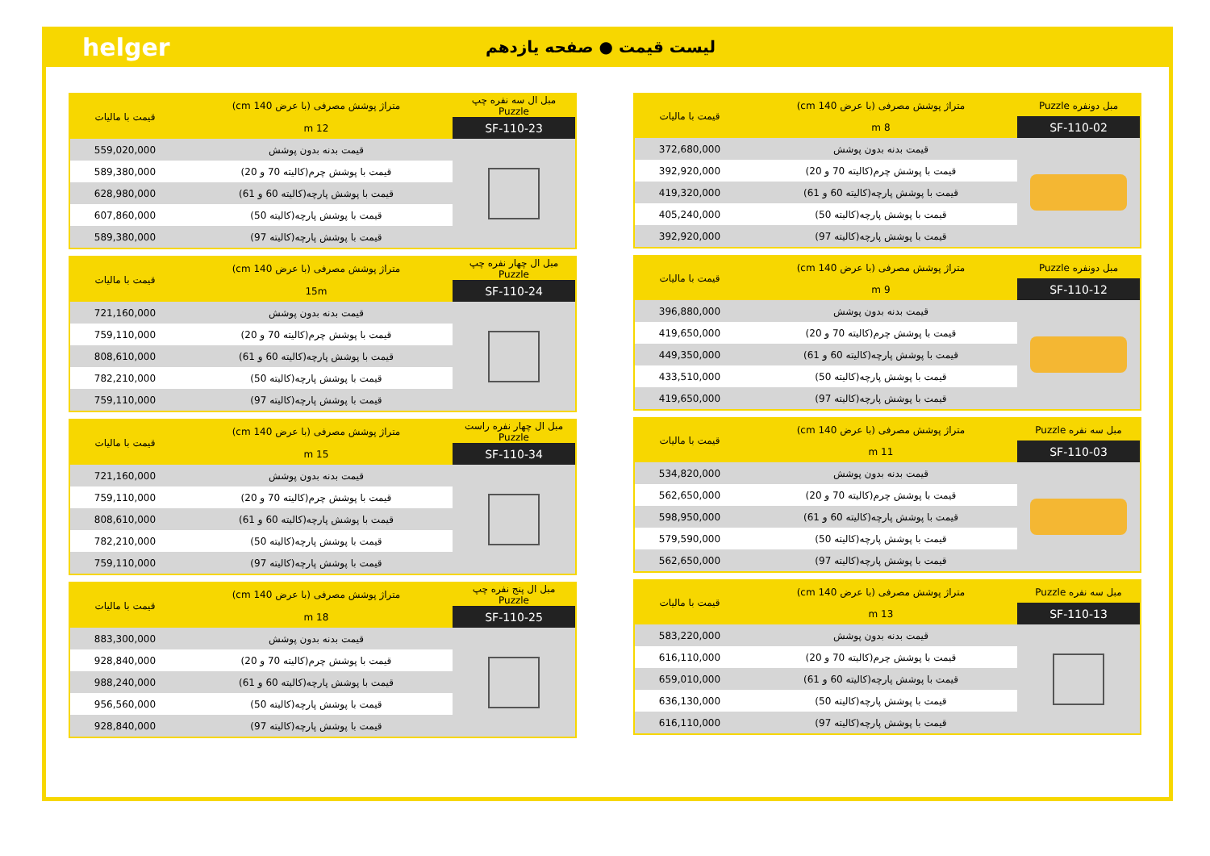helger
لیست قیمت ● صفحه یازدهم
| مبل دونفره Puzzle | متراژ پوشش مصرفی (با عرض 140 cm) | قیمت با مالیات |
| --- | --- | --- |
| SF-110-02 | 8 m | |
| | قیمت بدنه بدون پوشش | 372,680,000 |
| | قیمت با پوشش چرم(کالیته 70 و 20) | 392,920,000 |
| | قیمت با پوشش پارچه(کالیته 60 و 61) | 419,320,000 |
| | قیمت با پوشش پارچه(کالیته 50) | 405,240,000 |
| | قیمت با پوشش پارچه(کالیته 97) | 392,920,000 |
| مبل دونفره Puzzle | متراژ پوشش مصرفی (با عرض 140 cm) | قیمت با مالیات |
| --- | --- | --- |
| SF-110-12 | 9 m | |
| | قیمت بدنه بدون پوشش | 396,880,000 |
| | قیمت با پوشش چرم(کالیته 70 و 20) | 419,650,000 |
| | قیمت با پوشش پارچه(کالیته 60 و 61) | 449,350,000 |
| | قیمت با پوشش پارچه(کالیته 50) | 433,510,000 |
| | قیمت با پوشش پارچه(کالیته 97) | 419,650,000 |
| مبل سه نفره Puzzle | متراژ پوشش مصرفی (با عرض 140 cm) | قیمت با مالیات |
| --- | --- | --- |
| SF-110-03 | 11 m | |
| | قیمت بدنه بدون پوشش | 534,820,000 |
| | قیمت با پوشش چرم(کالیته 70 و 20) | 562,650,000 |
| | قیمت با پوشش پارچه(کالیته 60 و 61) | 598,950,000 |
| | قیمت با پوشش پارچه(کالیته 50) | 579,590,000 |
| | قیمت با پوشش پارچه(کالیته 97) | 562,650,000 |
| مبل سه نفره Puzzle | متراژ پوشش مصرفی (با عرض 140 cm) | قیمت با مالیات |
| --- | --- | --- |
| SF-110-13 | 13 m | |
| | قیمت بدنه بدون پوشش | 583,220,000 |
| | قیمت با پوشش چرم(کالیته 70 و 20) | 616,110,000 |
| | قیمت با پوشش پارچه(کالیته 60 و 61) | 659,010,000 |
| | قیمت با پوشش پارچه(کالیته 50) | 636,130,000 |
| | قیمت با پوشش پارچه(کالیته 97) | 616,110,000 |
| مبل ال سه نفره چپ Puzzle | متراژ پوشش مصرفی (با عرض 140 cm) | قیمت با مالیات |
| --- | --- | --- |
| SF-110-23 | 12 m | |
| | قیمت بدنه بدون پوشش | 559,020,000 |
| | قیمت با پوشش چرم(کالیته 70 و 20) | 589,380,000 |
| | قیمت با پوشش پارچه(کالیته 60 و 61) | 628,980,000 |
| | قیمت با پوشش پارچه(کالیته 50) | 607,860,000 |
| | قیمت با پوشش پارچه(کالیته 97) | 589,380,000 |
| مبل ال چهار نفره چپ Puzzle | متراژ پوشش مصرفی (با عرض 140 cm) | قیمت با مالیات |
| --- | --- | --- |
| SF-110-24 | 15m | |
| | قیمت بدنه بدون پوشش | 721,160,000 |
| | قیمت با پوشش چرم(کالیته 70 و 20) | 759,110,000 |
| | قیمت با پوشش پارچه(کالیته 60 و 61) | 808,610,000 |
| | قیمت با پوشش پارچه(کالیته 50) | 782,210,000 |
| | قیمت با پوشش پارچه(کالیته 97) | 759,110,000 |
| مبل ال چهار نفره راست Puzzle | متراژ پوشش مصرفی (با عرض 140 cm) | قیمت با مالیات |
| --- | --- | --- |
| SF-110-34 | 15 m | |
| | قیمت بدنه بدون پوشش | 721,160,000 |
| | قیمت با پوشش چرم(کالیته 70 و 20) | 759,110,000 |
| | قیمت با پوشش پارچه(کالیته 60 و 61) | 808,610,000 |
| | قیمت با پوشش پارچه(کالیته 50) | 782,210,000 |
| | قیمت با پوشش پارچه(کالیته 97) | 759,110,000 |
| مبل ال پنج نفره چپ Puzzle | متراژ پوشش مصرفی (با عرض 140 cm) | قیمت با مالیات |
| --- | --- | --- |
| SF-110-25 | 18 m | |
| | قیمت بدنه بدون پوشش | 883,300,000 |
| | قیمت با پوشش چرم(کالیته 70 و 20) | 928,840,000 |
| | قیمت با پوشش پارچه(کالیته 60 و 61) | 988,240,000 |
| | قیمت با پوشش پارچه(کالیته 50) | 956,560,000 |
| | قیمت با پوشش پارچه(کالیته 97) | 928,840,000 |